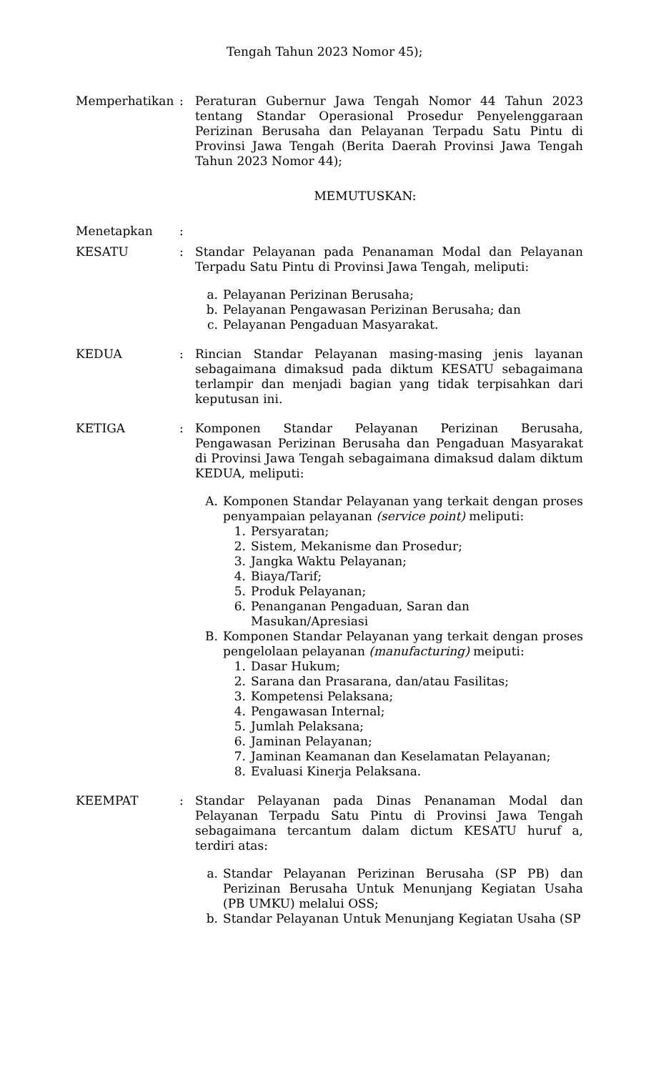Tengah Tahun 2023 Nomor 45);
Memperhatikan : Peraturan Gubernur Jawa Tengah Nomor 44 Tahun 2023 tentang Standar Operasional Prosedur Penyelenggaraan Perizinan Berusaha dan Pelayanan Terpadu Satu Pintu di Provinsi Jawa Tengah (Berita Daerah Provinsi Jawa Tengah Tahun 2023 Nomor 44);
MEMUTUSKAN:
Menetapkan :
KESATU : Standar Pelayanan pada Penanaman Modal dan Pelayanan Terpadu Satu Pintu di Provinsi Jawa Tengah, meliputi:
a. Pelayanan Perizinan Berusaha;
b. Pelayanan Pengawasan Perizinan Berusaha; dan
c. Pelayanan Pengaduan Masyarakat.
KEDUA : Rincian Standar Pelayanan masing-masing jenis layanan sebagaimana dimaksud pada diktum KESATU sebagaimana terlampir dan menjadi bagian yang tidak terpisahkan dari keputusan ini.
KETIGA : Komponen Standar Pelayanan Perizinan Berusaha, Pengawasan Perizinan Berusaha dan Pengaduan Masyarakat di Provinsi Jawa Tengah sebagaimana dimaksud dalam diktum KEDUA, meliputi:
A. Komponen Standar Pelayanan yang terkait dengan proses penyampaian pelayanan (service point) meliputi:
1. Persyaratan;
2. Sistem, Mekanisme dan Prosedur;
3. Jangka Waktu Pelayanan;
4. Biaya/Tarif;
5. Produk Pelayanan;
6. Penanganan Pengaduan, Saran dan
Masukan/Apresiasi
B. Komponen Standar Pelayanan yang terkait dengan proses pengelolaan pelayanan (manufacturing) meiputi:
1. Dasar Hukum;
2. Sarana dan Prasarana, dan/atau Fasilitas;
3. Kompetensi Pelaksana;
4. Pengawasan Internal;
5. Jumlah Pelaksana;
6. Jaminan Pelayanan;
7. Jaminan Keamanan dan Keselamatan Pelayanan;
8. Evaluasi Kinerja Pelaksana.
KEEMPAT : Standar Pelayanan pada Dinas Penanaman Modal dan Pelayanan Terpadu Satu Pintu di Provinsi Jawa Tengah sebagaimana tercantum dalam dictum KESATU huruf a, terdiri atas:
a. Standar Pelayanan Perizinan Berusaha (SP PB) dan Perizinan Berusaha Untuk Menunjang Kegiatan Usaha (PB UMKU) melalui OSS;
b. Standar Pelayanan Untuk Menunjang Kegiatan Usaha (SP